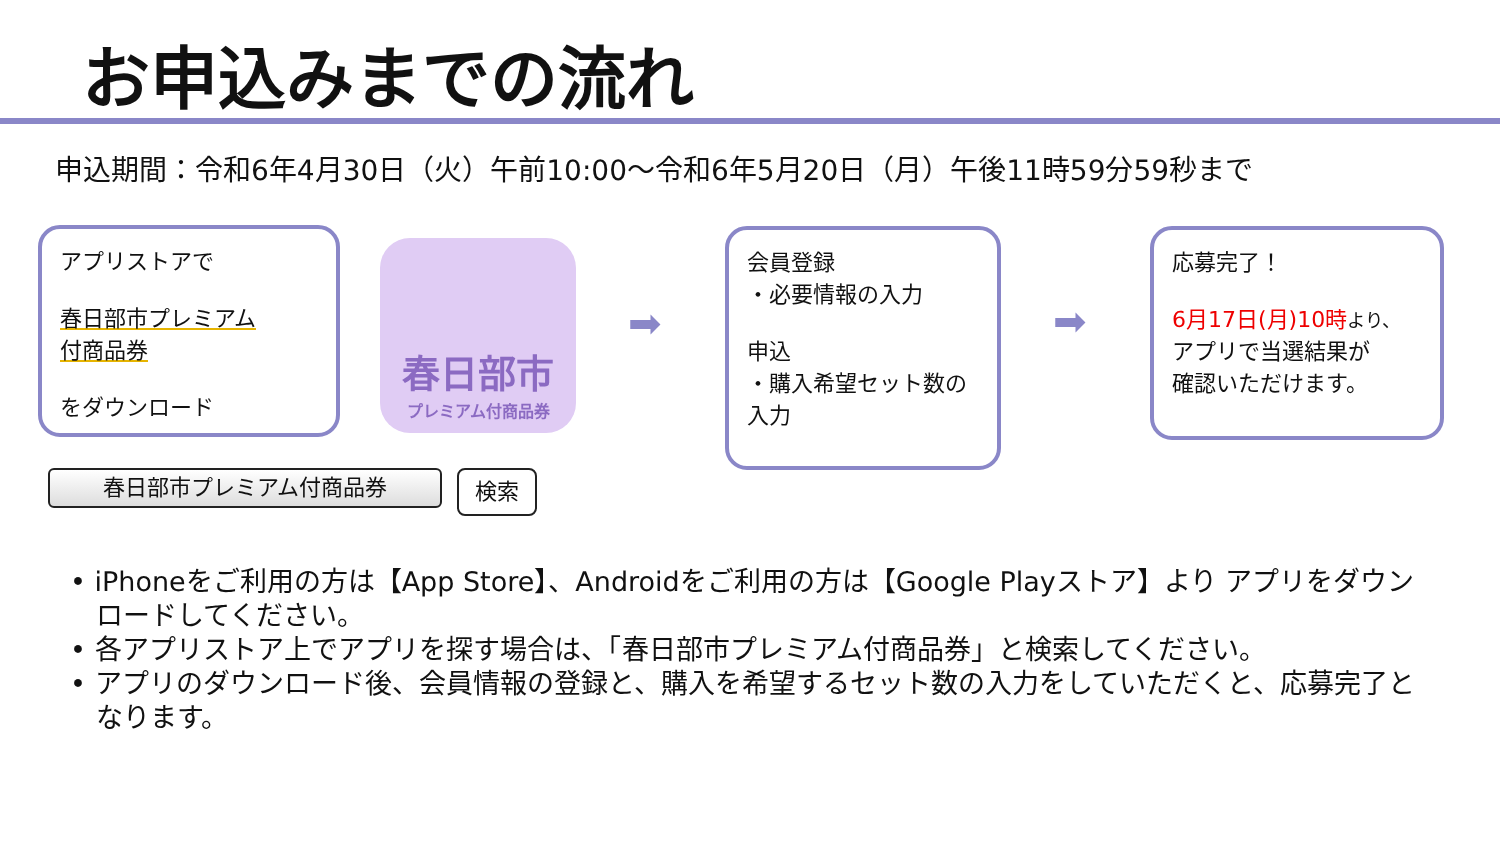お申込みまでの流れ
申込期間：令和6年4月30日（火）午前10:00～令和6年5月20日（月）午後11時59分59秒まで
アプリストアで
春日部市プレミアム
付商品券
をダウンロード
春日部市
プレミアム付商品券
➡
会員登録
・必要情報の入力
申込
・購入希望セット数の入力
➡
応募完了！
6月17日(月)10時 より、
アプリで当選結果が
確認いただけます。
春日部市プレミアム付商品券 検索
• iPhoneをご利用の方は【App Store】、Androidをご利用の方は【Google Playストア】より アプリをダウンロードしてください。
• 各アプリストア上でアプリを探す場合は、「春日部市プレミアム付商品券」と検索してください。
• アプリのダウンロード後、会員情報の登録と、購入を希望するセット数の入力をしていただくと、応募完了となります。